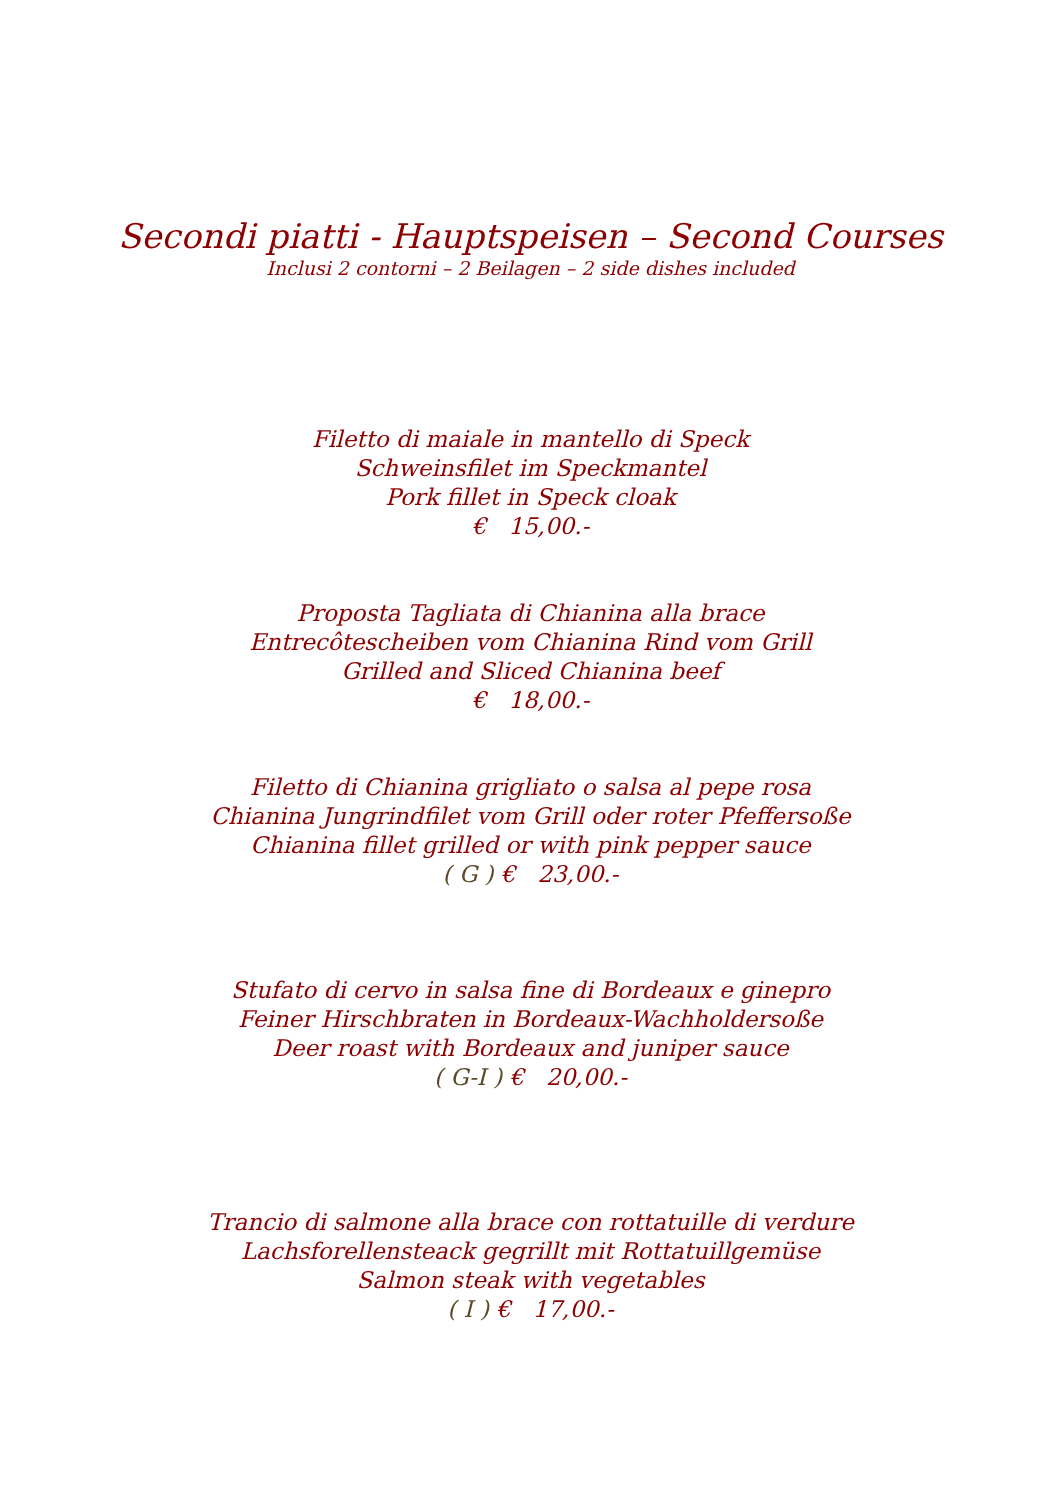Secondi piatti - Hauptspeisen – Second Courses
Inclusi 2 contorni – 2 Beilagen – 2 side dishes included
Filetto di maiale in mantello di Speck
Schweinsfilet im Speckmantel
Pork fillet in Speck cloak
€ 15,00.-
Proposta Tagliata di Chianina alla brace
Entrecôtescheiben vom Chianina Rind vom Grill
Grilled and Sliced Chianina beef
€ 18,00.-
Filetto di Chianina grigliato o salsa al pepe rosa
Chianina Jungrindfilet vom Grill oder roter Pfeffersoße
Chianina fillet grilled or with pink pepper sauce
( G ) € 23,00.-
Stufato di cervo in salsa fine di Bordeaux e ginepro
Feiner Hirschbraten in Bordeaux-Wachholdersoße
Deer roast with Bordeaux and juniper sauce
( G-I ) € 20,00.-
Trancio di salmone alla brace con rottatuille di verdure
Lachsforellensteack gegrillt mit Rottatuillgemüse
Salmon steak with vegetables
( I ) € 17,00.-